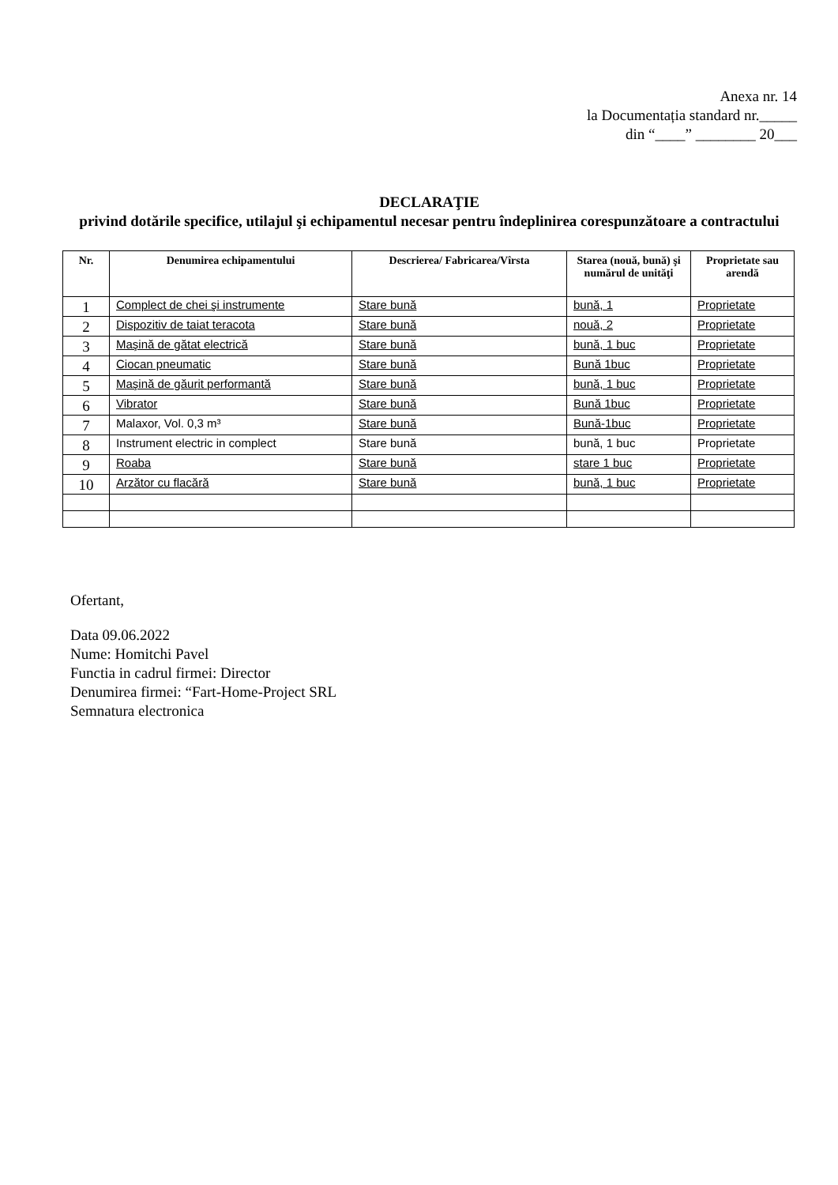Anexa nr. 14
la Documentația standard nr._____
din “____” ________ 20___
DECLARAŢIE
privind dotările specifice, utilajul şi echipamentul necesar pentru îndeplinirea corespunzătoare a contractului
| Nr. | Denumirea echipamentului | Descrierea/ Fabricarea/Vîrsta | Starea (nouă, bună) şi numărul de unităţi | Proprietate sau arendă |
| --- | --- | --- | --- | --- |
| 1 | Complect de chei şi instrumente | Stare bună | bună, 1 | Proprietate |
| 2 | Dispozitiv de taiat teracota | Stare bună | nouă, 2 | Proprietate |
| 3 | Maşină de gătat electrică | Stare bună | bună, 1 buc | Proprietate |
| 4 | Ciocan pneumatic | Stare bună | Bună 1buc | Proprietate |
| 5 | Maşină de găurit performantă | Stare bună | bună, 1 buc | Proprietate |
| 6 | Vibrator | Stare bună | Bună 1buc | Proprietate |
| 7 | Malaxor, Vol. 0,3 m³ | Stare bună | Bună-1buc | Proprietate |
| 8 | Instrument electric in complect | Stare bună | bună, 1 buc | Proprietate |
| 9 | Roaba | Stare bună | stare 1 buc | Proprietate |
| 10 | Arzător cu flacără | Stare bună | bună, 1 buc | Proprietate |
Ofertant,
Data 09.06.2022
Nume: Homitchi Pavel
Functia in cadrul firmei: Director
Denumirea firmei: “Fart-Home-Project SRL
Semnatura electronica